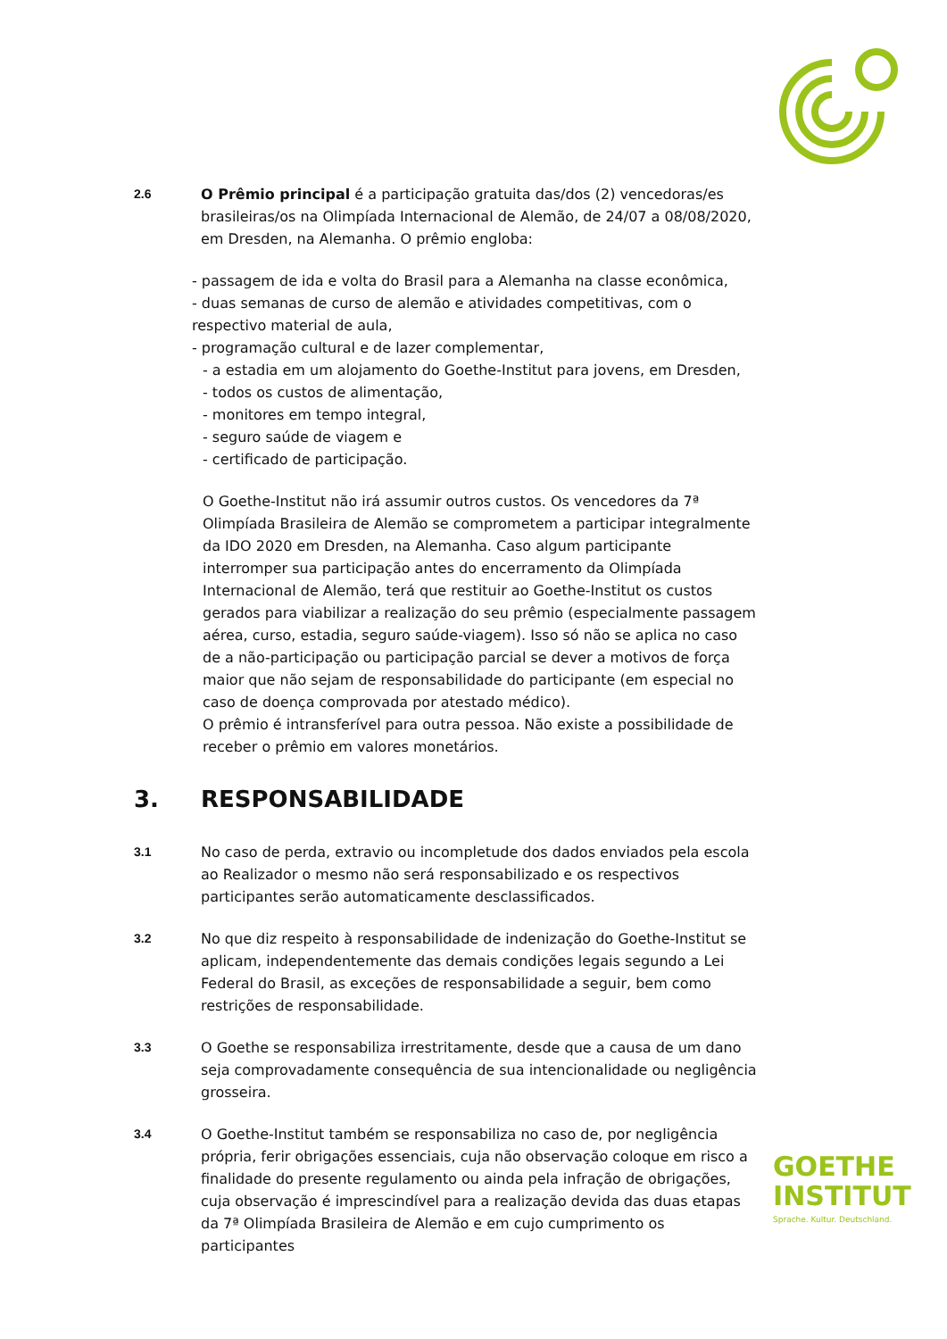2.6 O Prêmio principal é a participação gratuita das/dos (2) vencedoras/es brasileiras/os na Olimpíada Internacional de Alemão, de 24/07 a 08/08/2020, em Dresden, na Alemanha. O prêmio engloba:
- passagem de ida e volta do Brasil para a Alemanha na classe econômica,
- duas semanas de curso de alemão e atividades competitivas, com o respectivo material de aula,
- programação cultural e de lazer complementar,
- a estadia em um alojamento do Goethe-Institut para jovens, em Dresden,
- todos os custos de alimentação,
- monitores em tempo integral,
- seguro saúde de viagem e
- certificado de participação.
O Goethe-Institut não irá assumir outros custos. Os vencedores da 7ª Olimpíada Brasileira de Alemão se comprometem a participar integralmente da IDO 2020 em Dresden, na Alemanha. Caso algum participante interromper sua participação antes do encerramento da Olimpíada Internacional de Alemão, terá que restituir ao Goethe-Institut os custos gerados para viabilizar a realização do seu prêmio (especialmente passagem aérea, curso, estadia, seguro saúde-viagem). Isso só não se aplica no caso de a não-participação ou participação parcial se dever a motivos de força maior que não sejam de responsabilidade do participante (em especial no caso de doença comprovada por atestado médico).
O prêmio é intransferível para outra pessoa. Não existe a possibilidade de receber o prêmio em valores monetários.
3. RESPONSABILIDADE
3.1 No caso de perda, extravio ou incompletude dos dados enviados pela escola ao Realizador o mesmo não será responsabilizado e os respectivos participantes serão automaticamente desclassificados.
3.2 No que diz respeito à responsabilidade de indenização do Goethe-Institut se aplicam, independentemente das demais condições legais segundo a Lei Federal do Brasil, as exceções de responsabilidade a seguir, bem como restrições de responsabilidade.
3.3 O Goethe se responsabiliza irrestritamente, desde que a causa de um dano seja comprovadamente consequência de sua intencionalidade ou negligência grosseira.
3.4 O Goethe-Institut também se responsabiliza no caso de, por negligência própria, ferir obrigações essenciais, cuja não observação coloque em risco a finalidade do presente regulamento ou ainda pela infração de obrigações, cuja observação é imprescindível para a realização devida das duas etapas da 7ª Olimpíada Brasileira de Alemão e em cujo cumprimento os participantes
GOETHE
INSTITUT
Sprache. Kultur. Deutschland.